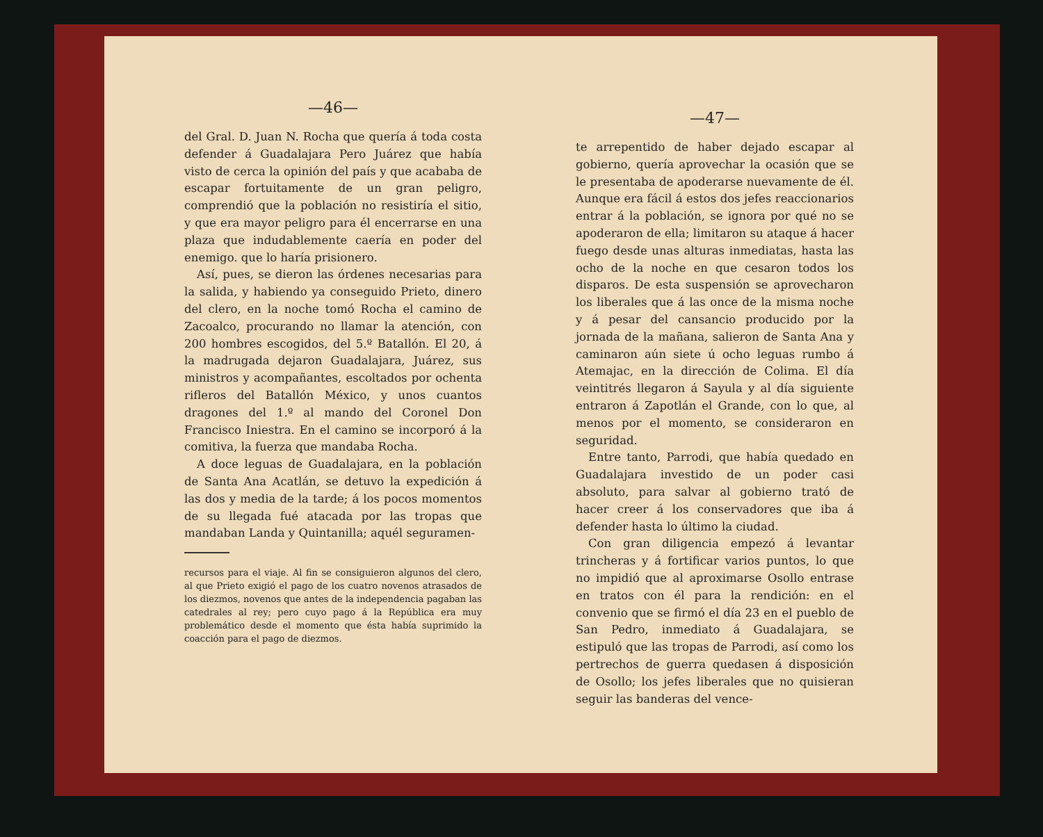—46—
del Gral. D. Juan N. Rocha que quería á toda costa defender á Guadalajara Pero Juárez que había visto de cerca la opinión del país y que acababa de escapar fortuitamente de un gran peligro, comprendió que la población no resistiría el sitio, y que era mayor peligro para él encerrarse en una plaza que indudablemente caería en poder del enemigo. que lo haría prisionero.
Así, pues, se dieron las órdenes necesarias para la salida, y habiendo ya conseguido Prieto, dinero del clero, en la noche tomó Rocha el camino de Zacoalco, procurando no llamar la atención, con 200 hombres escogidos, del 5.º Batallón. El 20, á la madrugada dejaron Guadalajara, Juárez, sus ministros y acompañantes, escoltados por ochenta rifleros del Batallón México, y unos cuantos dragones del 1.º al mando del Coronel Don Francisco Iniestra. En el camino se incorporó á la comitiva, la fuerza que mandaba Rocha.
A doce leguas de Guadalajara, en la población de Santa Ana Acatlán, se detuvo la expedición á las dos y media de la tarde; á los pocos momentos de su llegada fué atacada por las tropas que mandaban Landa y Quintanilla; aquél seguramen-
recursos para el viaje. Al fin se consiguieron algunos del clero, al que Prieto exigió el pago de los cuatro novenos atrasados de los diezmos, novenos que antes de la independencia pagaban las catedrales al rey; pero cuyo pago á la República era muy problemático desde el momento que ésta había suprimido la coacción para el pago de diezmos.
—47—
te arrepentido de haber dejado escapar al gobierno, quería aprovechar la ocasión que se le presentaba de apoderarse nuevamente de él. Aunque era fácil á estos dos jefes reaccionarios entrar á la población, se ignora por qué no se apoderaron de ella; limitaron su ataque á hacer fuego desde unas alturas inmediatas, hasta las ocho de la noche en que cesaron todos los disparos. De esta suspensión se aprovecharon los liberales que á las once de la misma noche y á pesar del cansancio producido por la jornada de la mañana, salieron de Santa Ana y caminaron aún siete ú ocho leguas rumbo á Atemajac, en la dirección de Colima. El día veintitrés llegaron á Sayula y al día siguiente entraron á Zapotlán el Grande, con lo que, al menos por el momento, se consideraron en seguridad.
Entre tanto, Parrodi, que había quedado en Guadalajara investido de un poder casi absoluto, para salvar al gobierno trató de hacer creer á los conservadores que iba á defender hasta lo último la ciudad.
Con gran diligencia empezó á levantar trincheras y á fortificar varios puntos, lo que no impidió que al aproximarse Osollo entrase en tratos con él para la rendición: en el convenio que se firmó el día 23 en el pueblo de San Pedro, inmediato á Guadalajara, se estipuló que las tropas de Parrodi, así como los pertrechos de guerra quedasen á disposición de Osollo; los jefes liberales que no quisieran seguir las banderas del vence-